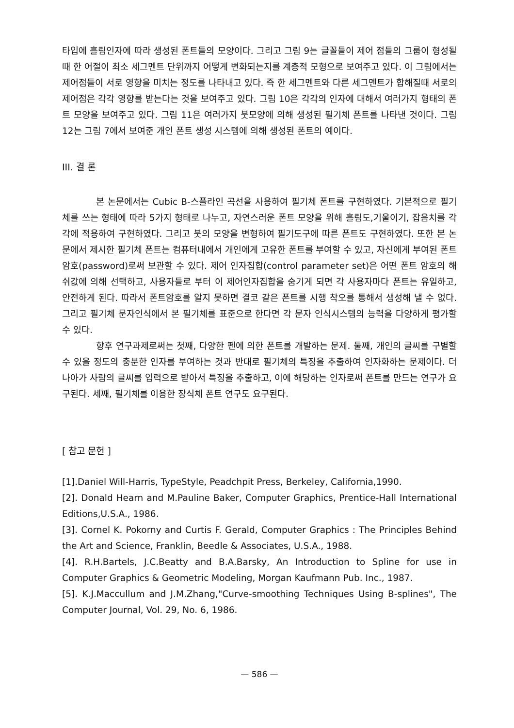타입에 흘림인자에 따라 생성된 폰트들의 모양이다. 그리고 그림 9는 글꼴들이 제어 점들의 그룹이 형성될 때 한 어절이 최소 세그멘트 단위까지 어떻게 변화되는지를 계층적 모형으로 보여주고 있다. 이 그림에서는 제어점들이 서로 영향을 미치는 정도를 나타내고 있다. 즉 한 세그멘트와 다른 세그멘트가 합해질때 서로의 제어점은 각각 영향를 받는다는 것을 보여주고 있다. 그림 10은 각각의 인자에 대해서 여러가지 형태의 폰트 모양을 보여주고 있다. 그림 11은 여러가지 붓모양에 의해 생성된 필기체 폰트를 나타낸 것이다. 그림 12는 그림 7에서 보여준 개인 폰트 생성 시스템에 의해 생성된 폰트의 예이다.
III. 결 론
본 논문에서는 Cubic B-스플라인 곡선을 사용하여 필기체 폰트를 구현하였다. 기본적으로 필기체를 쓰는 형태에 따라 5가지 형태로 나누고, 자연스러운 폰트 모양을 위해 흘림도,기울이기, 잡음치를 각각에 적용하여 구현하였다. 그리고 붓의 모양을 변형하여 필기도구에 따른 폰트도 구현하였다. 또한 본 논문에서 제시한 필기체 폰트는 컴퓨터내에서 개인에게 고유한 폰트를 부여할 수 있고, 자신에게 부여된 폰트 암호(password)로써 보관할 수 있다. 제어 인자집합(control parameter set)은 어떤 폰트 암호의 해쉬값에 의해 선택하고, 사용자들로 부터 이 제어인자집합을 숨기게 되면 각 사용자마다 폰트는 유일하고, 안전하게 된다. 따라서 폰트암호를 알지 못하면 결코 같은 폰트를 시행 착오를 통해서 생성해 낼 수 없다. 그리고 필기체 문자인식에서 본 필기체를 표준으로 한다면 각 문자 인식시스템의 능력을 다양하게 평가할 수 있다.
향후 연구과제로써는 첫째, 다양한 펜에 의한 폰트를 개발하는 문제. 둘째, 개인의 글씨를 구별할 수 있을 정도의 충분한 인자를 부여하는 것과 반대로 필기체의 특징을 추출하여 인자화하는 문제이다. 더 나아가 사람의 글씨를 입력으로 받아서 특징을 추출하고, 이에 해당하는 인자로써 폰트를 만드는 연구가 요구된다. 세째, 필기체를 이용한 장식체 폰트 연구도 요구된다.
[ 참고 문헌 ]
[1].Daniel Will-Harris, TypeStyle, Peadchpit Press, Berkeley, California,1990.
[2]. Donald Hearn and M.Pauline Baker, Computer Graphics, Prentice-Hall International Editions,U.S.A., 1986.
[3]. Cornel K. Pokorny and Curtis F. Gerald, Computer Graphics : The Principles Behind the Art and Science, Franklin, Beedle & Associates, U.S.A., 1988.
[4]. R.H.Bartels, J.C.Beatty and B.A.Barsky, An Introduction to Spline for use in Computer Graphics & Geometric Modeling, Morgan Kaufmann Pub. Inc., 1987.
[5]. K.J.Maccullum and J.M.Zhang,"Curve-smoothing Techniques Using B-splines", The Computer Journal, Vol. 29, No. 6, 1986.
— 586 —